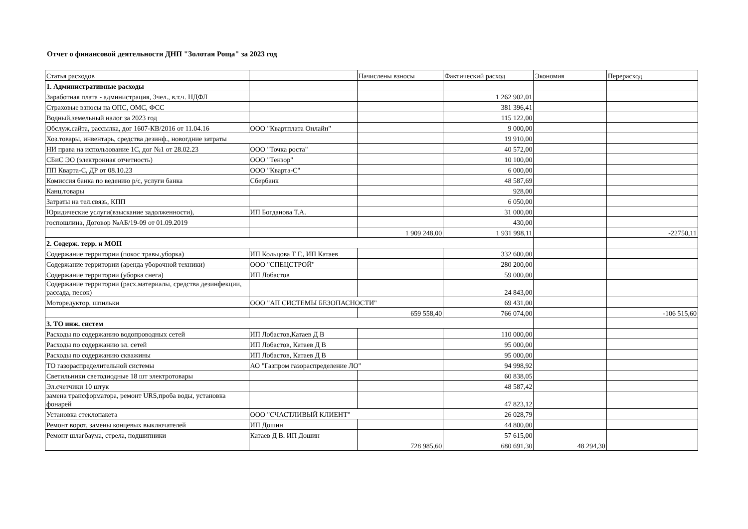Отчет о финансовой деятельности ДНП "Золотая Роща" за 2023 год
| Статья расходов | | Начислены взносы | Фактический расход | Экономия | Перерасход |
| 1. Административные расходы | | | | | |
| Заработная плата - администрация, 3чел., в.т.ч. НДФЛ | | | 1 262 902,01 | | |
| Страховые взносы на ОПС, ОМС, ФСС | | | 381 396,41 | | |
| Водный,земельный налог за 2023 год | | | 115 122,00 | | |
| Обслуж.сайта, рассылка, дог 1607-КВ/2016 от 11.04.16 | ООО "Квартплата Онлайн" | | 9 000,00 | | |
| Хоз.товары, инвентарь, средства дезинф., новогдние затраты | | | 19 910,00 | | |
| НИ права на использование 1С, дог №1 от 28.02.23 | ООО "Точка роста" | | 40 572,00 | | |
| СБиС ЭО (электронная отчетность) | ООО "Тензор" | | 10 100,00 | | |
| ПП Кварта-С, ДР от 08.10.23 | ООО "Кварта-С" | | 6 000,00 | | |
| Комиссия банка по ведению р/с, услуги банка | Сбербанк | | 48 587,69 | | |
| Канц.товары | | | 928,00 | | |
| Затраты на тел.связь, КПП | | | 6 050,00 | | |
| Юридические услуги(взыскание задолженности), | ИП Богданова Т.А. | | 31 000,00 | | |
| госпошлина, Договор №АБ/19-09 от 01.09.2019 | | | 430,00 | | |
| | | 1 909 248,00 | 1 931 998,11 | | -22750,11 |
| 2. Содерж. терр. и МОП | | | | | |
| Содержание территории (покос травы,уборка) | ИП Кольцова Т Г., ИП Катаев | | 332 600,00 | | |
| Содержание территории (аренда уборочной техники) | ООО "СПЕЦСТРОЙ" | | 280 200,00 | | |
| Содержание территории (уборка снега) | ИП Лобастов | | 59 000,00 | | |
| Содержание территории (расх.материалы, средства дезинфекции, рассада, песок) | | | 24 843,00 | | |
| Моторедуктор, шпильки | ООО "АП СИСТЕМЫ БЕЗОПАСНОСТИ" | | 69 431,00 | | |
| | | 659 558,40 | 766 074,00 | | -106 515,60 |
| 3. ТО инж. систем | | | | | |
| Расходы по содержанию водопроводных сетей | ИП Лобастов,Катаев Д В | | 110 000,00 | | |
| Расходы по содержанию эл. сетей | ИП Лобастов, Катаев Д В | | 95 000,00 | | |
| Расходы по содержанию скважины | ИП Лобастов, Катаев Д В | | 95 000,00 | | |
| ТО газораспределительной системы | АО "Газпром газораспределение ЛО" | | 94 998,92 | | |
| Светильники светодиодные 18 шт электротовары | | | 60 838,05 | | |
| Эл.счетчики 10 штук | | | 48 587,42 | | |
| замена трансформатора, ремонт URS,проба воды, установка фонарей | | | 47 823,12 | | |
| Установка стеклопакета | ООО "СЧАСТЛИВЫЙ КЛИЕНТ" | | 26 028,79 | | |
| Ремонт ворот, замены концевых выключателей | ИП Дошин | | 44 800,00 | | |
| Ремонт шлагбаума, стрела, подшипники | Катаев Д В. ИП Дошин | | 57 615,00 | | |
| | | 728 985,60 | 680 691,30 | 48 294,30 | |